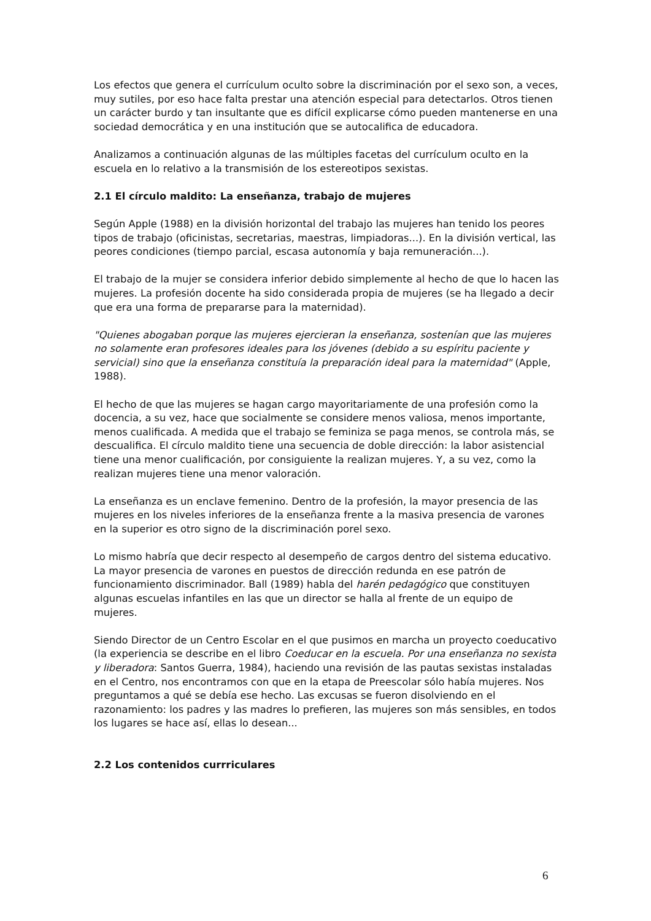Los efectos que genera el currículum oculto sobre la discriminación por el sexo son, a veces, muy sutiles, por eso hace falta prestar una atención especial para detectarlos. Otros tienen un carácter burdo y tan insultante que es difícil explicarse cómo pueden mantenerse en una sociedad democrática y en una institución que se autocalifica de educadora.
Analizamos a continuación algunas de las múltiples facetas del currículum oculto en la escuela en lo relativo a la transmisión de los estereotipos sexistas.
2.1 El círculo maldito: La enseñanza, trabajo de mujeres
Según Apple (1988) en la división horizontal del trabajo las mujeres han tenido los peores tipos de trabajo (oficinistas, secretarias, maestras, limpiadoras...). En la división vertical, las peores condiciones (tiempo parcial, escasa autonomía y baja remuneración...).
El trabajo de la mujer se considera inferior debido simplemente al hecho de que lo hacen las mujeres. La profesión docente ha sido considerada propia de mujeres (se ha llegado a decir que era una forma de prepararse para la maternidad).
"Quienes abogaban porque las mujeres ejercieran la enseñanza, sostenían que las mujeres no solamente eran profesores ideales para los jóvenes (debido a su espíritu paciente y servicial) sino que la enseñanza constituía la preparación ideal para la maternidad" (Apple, 1988).
El hecho de que las mujeres se hagan cargo mayoritariamente de una profesión como la docencia, a su vez, hace que socialmente se considere menos valiosa, menos importante, menos cualificada. A medida que el trabajo se feminiza se paga menos, se controla más, se descualifica. El círculo maldito tiene una secuencia de doble dirección: la labor asistencial tiene una menor cualificación, por consiguiente la realizan mujeres. Y, a su vez, como la realizan mujeres tiene una menor valoración.
La enseñanza es un enclave femenino. Dentro de la profesión, la mayor presencia de las mujeres en los niveles inferiores de la enseñanza frente a la masiva presencia de varones en la superior es otro signo de la discriminación porel sexo.
Lo mismo habría que decir respecto al desempeño de cargos dentro del sistema educativo. La mayor presencia de varones en puestos de dirección redunda en ese patrón de funcionamiento discriminador. Ball (1989) habla del harén pedagógico que constituyen algunas escuelas infantiles en las que un director se halla al frente de un equipo de mujeres.
Siendo Director de un Centro Escolar en el que pusimos en marcha un proyecto coeducativo (la experiencia se describe en el libro Coeducar en la escuela. Por una enseñanza no sexista y liberadora: Santos Guerra, 1984), haciendo una revisión de las pautas sexistas instaladas en el Centro, nos encontramos con que en la etapa de Preescolar sólo había mujeres. Nos preguntamos a qué se debía ese hecho. Las excusas se fueron disolviendo en el razonamiento: los padres y las madres lo prefieren, las mujeres son más sensibles, en todos los lugares se hace así, ellas lo desean...
2.2 Los contenidos currriculares
6